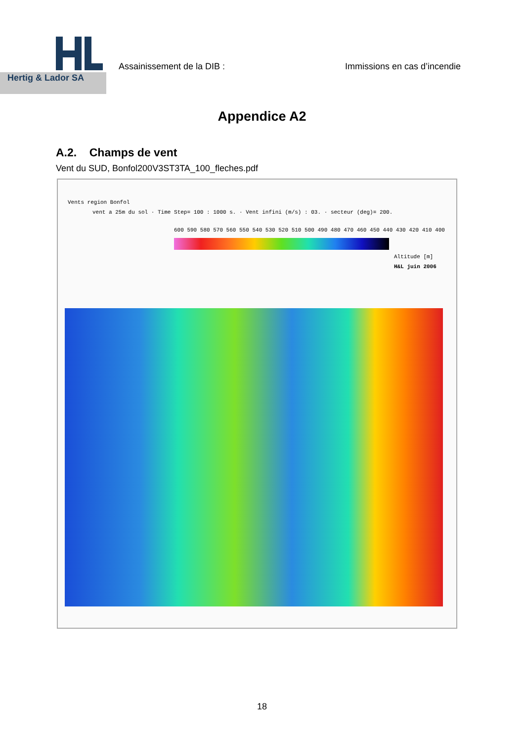Hertig & Lador SA
Assainissement de la DIB : Immissions en cas d’incendie
Appendice A2
A.2. Champs de vent
Vent du SUD, Bonfol200V3ST3TA_100_fleches.pdf
Vents region Bonfol
vent a 25m du sol · Time Step= 100 : 1000 s. · Vent infini (m/s) : 03. · secteur (deg)= 200.
600 590 580 570 560 550 540 530 520 510 500 490 480 470 460 450 440 430 420 410 400
Altitude [m]
H&L juin 2006
18